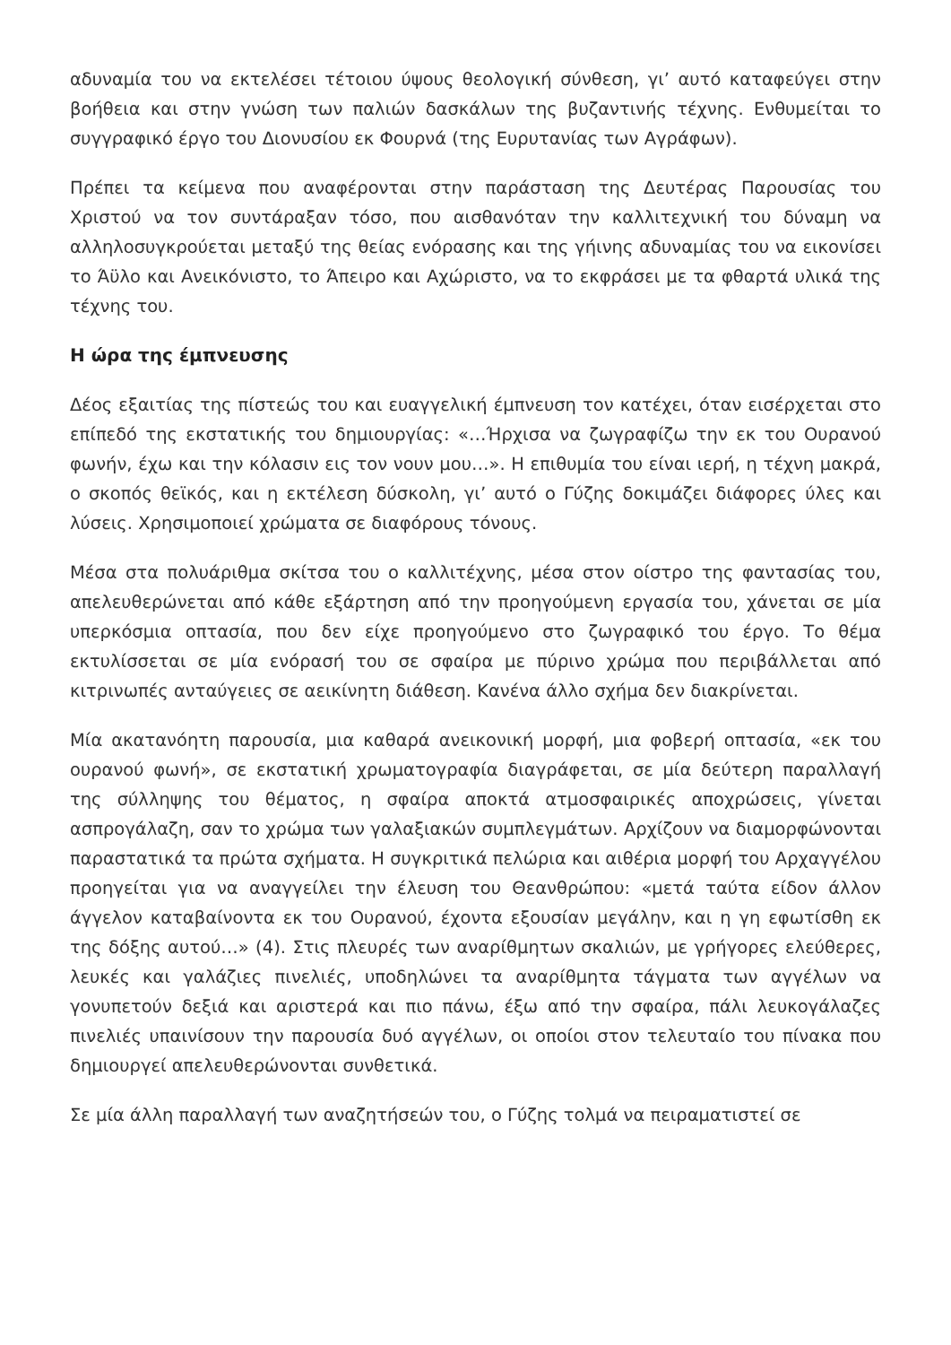αδυναμία του να εκτελέσει τέτοιου ύψους θεολογική σύνθεση, γι’ αυτό καταφεύγει στην βοήθεια και στην γνώση των παλιών δασκάλων της βυζαντινής τέχνης. Ενθυμείται το συγγραφικό έργο του Διονυσίου εκ Φουρνά (της Ευρυτανίας των Αγράφων).
Πρέπει τα κείμενα που αναφέρονται στην παράσταση της Δευτέρας Παρουσίας του Χριστού να τον συντάραξαν τόσο, που αισθανόταν την καλλιτεχνική του δύναμη να αλληλοσυγκρούεται μεταξύ της θείας ενόρασης και της γήινης αδυναμίας του να εικονίσει το Άϋλο και Ανεικόνιστο, το Άπειρο και Αχώριστο, να το εκφράσει με τα φθαρτά υλικά της τέχνης του.
Η ώρα της έμπνευσης
Δέος εξαιτίας της πίστεώς του και ευαγγελική έμπνευση τον κατέχει, όταν εισέρχεται στο επίπεδό της εκστατικής του δημιουργίας: «…Ήρχισα να ζωγραφίζω την εκ του Ουρανού φωνήν, έχω και την κόλασιν εις τον νουν μου…». Η επιθυμία του είναι ιερή, η τέχνη μακρά, ο σκοπός θεϊκός, και η εκτέλεση δύσκολη, γι’ αυτό ο Γύζης δοκιμάζει διάφορες ύλες και λύσεις. Χρησιμοποιεί χρώματα σε διαφόρους τόνους.
Μέσα στα πολυάριθμα σκίτσα του ο καλλιτέχνης, μέσα στον οίστρο της φαντασίας του, απελευθερώνεται από κάθε εξάρτηση από την προηγούμενη εργασία του, χάνεται σε μία υπερκόσμια οπτασία, που δεν είχε προηγούμενο στο ζωγραφικό του έργο. Το θέμα εκτυλίσσεται σε μία ενόρασή του σε σφαίρα με πύρινο χρώμα που περιβάλλεται από κιτρινωπές ανταύγειες σε αεικίνητη διάθεση. Κανένα άλλο σχήμα δεν διακρίνεται.
Μία ακατανόητη παρουσία, μια καθαρά ανεικονική μορφή, μια φοβερή οπτασία, «εκ του ουρανού φωνή», σε εκστατική χρωματογραφία διαγράφεται, σε μία δεύτερη παραλλαγή της σύλληψης του θέματος, η σφαίρα αποκτά ατμοσφαιρικές αποχρώσεις, γίνεται ασπρογάλαζη, σαν το χρώμα των γαλαξιακών συμπλεγμάτων. Αρχίζουν να διαμορφώνονται παραστατικά τα πρώτα σχήματα. Η συγκριτικά πελώρια και αιθέρια μορφή του Αρχαγγέλου προηγείται για να αναγγείλει την έλευση του Θεανθρώπου: «μετά ταύτα είδον άλλον άγγελον καταβαίνοντα εκ του Ουρανού, έχοντα εξουσίαν μεγάλην, και η γη εφωτίσθη εκ της δόξης αυτού…» (4). Στις πλευρές των αναρίθμητων σκαλιών, με γρήγορες ελεύθερες, λευκές και γαλάζιες πινελιές, υποδηλώνει τα αναρίθμητα τάγματα των αγγέλων να γονυπετούν δεξιά και αριστερά και πιο πάνω, έξω από την σφαίρα, πάλι λευκογάλαζες πινελιές υπαινίσουν την παρουσία δυό αγγέλων, οι οποίοι στον τελευταίο του πίνακα που δημιουργεί απελευθερώνονται συνθετικά.
Σε μία άλλη παραλλαγή των αναζητήσεών του, ο Γύζης τολμά να πειραματιστεί σε